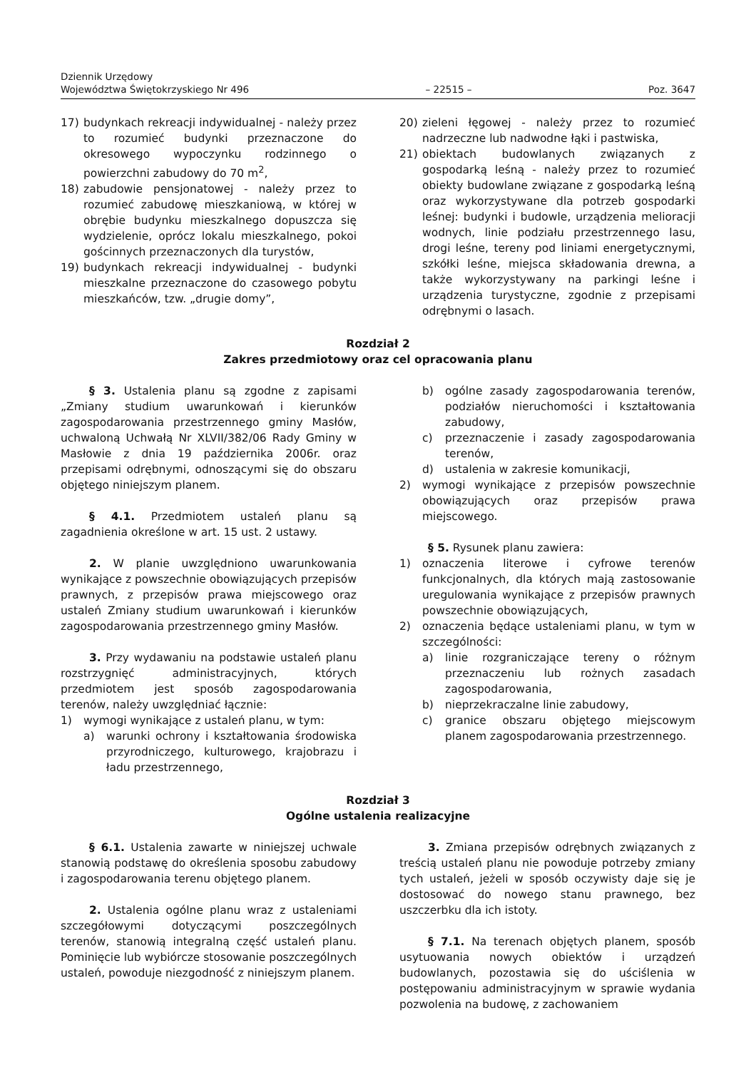Dziennik Urzędowy
Województwa Świętokrzyskiego Nr 496
– 22515 –
Poz. 3647
17) budynkach rekreacji indywidualnej - należy przez to rozumieć budynki przeznaczone do okresowego wypoczynku rodzinnego o powierzchni zabudowy do 70 m<sup>2</sup>,
18) zabudowie pensjonatowej - należy przez to rozumieć zabudowę mieszkaniową, w której w obrębie budynku mieszkalnego dopuszcza się wydzielenie, oprócz lokalu mieszkalnego, pokoi gościnnych przeznaczonych dla turystów,
19) budynkach rekreacji indywidualnej - budynki mieszkalne przeznaczone do czasowego pobytu mieszkańców, tzw. „drugie domy”,
20) zieleni łęgowej - należy przez to rozumieć nadrzeczne lub nadwodne łąki i pastwiska,
21) obiektach budowlanych związanych z gospodarką leśną - należy przez to rozumieć obiekty budowlane związane z gospodarką leśną oraz wykorzystywane dla potrzeb gospodarki leśnej: budynki i budowle, urządzenia melioracji wodnych, linie podziału przestrzennego lasu, drogi leśne, tereny pod liniami energetycznymi, szkółki leśne, miejsca składowania drewna, a także wykorzystywany na parkingi leśne i urządzenia turystyczne, zgodnie z przepisami odrębnymi o lasach.
Rozdział 2
Zakres przedmiotowy oraz cel opracowania planu
§ 3. Ustalenia planu są zgodne z zapisami „Zmiany studium uwarunkowań i kierunków zagospodarowania przestrzennego gminy Masłów, uchwaloną Uchwałą Nr XLVII/382/06 Rady Gminy w Masłowie z dnia 19 października 2006r. oraz przepisami odrębnymi, odnoszącymi się do obszaru objętego niniejszym planem.
§ 4.1. Przedmiotem ustaleń planu są zagadnienia określone w art. 15 ust. 2 ustawy.
2. W planie uwzględniono uwarunkowania wynikające z powszechnie obowiązujących przepisów prawnych, z przepisów prawa miejscowego oraz ustaleń Zmiany studium uwarunkowań i kierunków zagospodarowania przestrzennego gminy Masłów.
3. Przy wydawaniu na podstawie ustaleń planu rozstrzygnięć administracyjnych, których przedmiotem jest sposób zagospodarowania terenów, należy uwzględniać łącznie:
1) wymogi wynikające z ustaleń planu, w tym:
a) warunki ochrony i kształtowania środowiska przyrodniczego, kulturowego, krajobrazu i ładu przestrzennego,
b) ogólne zasady zagospodarowania terenów, podziałów nieruchomości i kształtowania zabudowy,
c) przeznaczenie i zasady zagospodarowania terenów,
d) ustalenia w zakresie komunikacji,
2) wymogi wynikające z przepisów powszechnie obowiązujących oraz przepisów prawa miejscowego.
§ 5. Rysunek planu zawiera:
1) oznaczenia literowe i cyfrowe terenów funkcjonalnych, dla których mają zastosowanie uregulowania wynikające z przepisów prawnych powszechnie obowiązujących,
2) oznaczenia będące ustaleniami planu, w tym w szczególności:
a) linie rozgraniczające tereny o różnym przeznaczeniu lub rożnych zasadach zagospodarowania,
b) nieprzekraczalne linie zabudowy,
c) granice obszaru objętego miejscowym planem zagospodarowania przestrzennego.
Rozdział 3
Ogólne ustalenia realizacyjne
§ 6.1. Ustalenia zawarte w niniejszej uchwale stanowią podstawę do określenia sposobu zabudowy i zagospodarowania terenu objętego planem.
2. Ustalenia ogólne planu wraz z ustaleniami szczegółowymi dotyczącymi poszczególnych terenów, stanowią integralną część ustaleń planu. Pominięcie lub wybiórcze stosowanie poszczególnych ustaleń, powoduje niezgodność z niniejszym planem.
3. Zmiana przepisów odrębnych związanych z treścią ustaleń planu nie powoduje potrzeby zmiany tych ustaleń, jeżeli w sposób oczywisty daje się je dostosować do nowego stanu prawnego, bez uszczerbku dla ich istoty.
§ 7.1. Na terenach objętych planem, sposób usytuowania nowych obiektów i urządzeń budowlanych, pozostawia się do uściślenia w postępowaniu administracyjnym w sprawie wydania pozwolenia na budowę, z zachowaniem